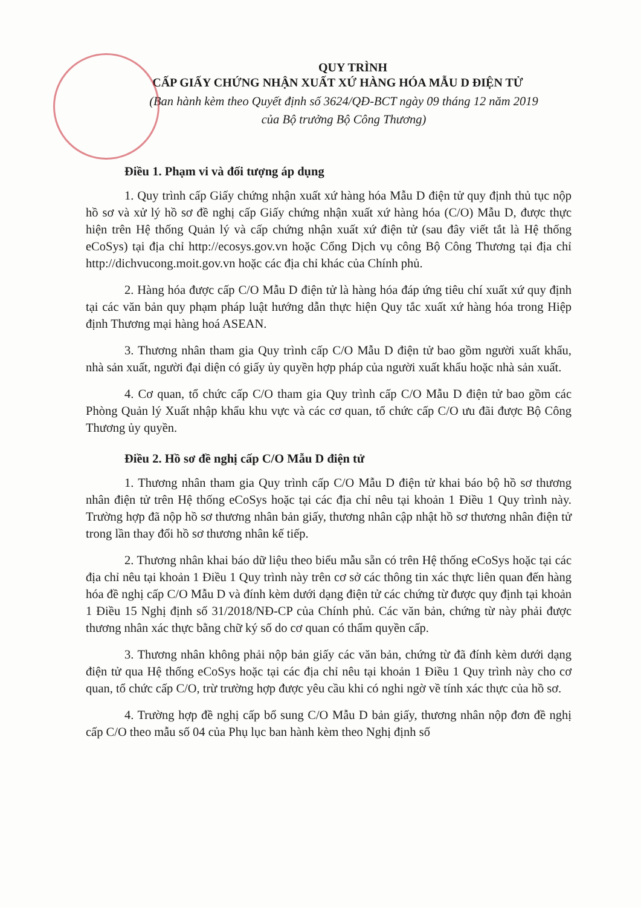QUY TRÌNH
CẤP GIẤY CHỨNG NHẬN XUẤT XỨ HÀNG HÓA MẪU D ĐIỆN TỬ
(Ban hành kèm theo Quyết định số 3624/QĐ-BCT ngày 09 tháng 12 năm 2019
của Bộ trưởng Bộ Công Thương)
Điều 1. Phạm vi và đối tượng áp dụng
1. Quy trình cấp Giấy chứng nhận xuất xứ hàng hóa Mẫu D điện tử quy định thủ tục nộp hồ sơ và xử lý hồ sơ đề nghị cấp Giấy chứng nhận xuất xứ hàng hóa (C/O) Mẫu D, được thực hiện trên Hệ thống Quản lý và cấp chứng nhận xuất xứ điện tử (sau đây viết tắt là Hệ thống eCoSys) tại địa chỉ http://ecosys.gov.vn hoặc Cổng Dịch vụ công Bộ Công Thương tại địa chỉ http://dichvucong.moit.gov.vn hoặc các địa chỉ khác của Chính phủ.
2. Hàng hóa được cấp C/O Mẫu D điện tử là hàng hóa đáp ứng tiêu chí xuất xứ quy định tại các văn bản quy phạm pháp luật hướng dẫn thực hiện Quy tắc xuất xứ hàng hóa trong Hiệp định Thương mại hàng hoá ASEAN.
3. Thương nhân tham gia Quy trình cấp C/O Mẫu D điện tử bao gồm người xuất khẩu, nhà sản xuất, người đại diện có giấy ủy quyền hợp pháp của người xuất khẩu hoặc nhà sản xuất.
4. Cơ quan, tổ chức cấp C/O tham gia Quy trình cấp C/O Mẫu D điện tử bao gồm các Phòng Quản lý Xuất nhập khẩu khu vực và các cơ quan, tổ chức cấp C/O ưu đãi được Bộ Công Thương ủy quyền.
Điều 2. Hồ sơ đề nghị cấp C/O Mẫu D điện tử
1. Thương nhân tham gia Quy trình cấp C/O Mẫu D điện tử khai báo bộ hồ sơ thương nhân điện tử trên Hệ thống eCoSys hoặc tại các địa chỉ nêu tại khoản 1 Điều 1 Quy trình này. Trường hợp đã nộp hồ sơ thương nhân bản giấy, thương nhân cập nhật hồ sơ thương nhân điện tử trong lần thay đổi hồ sơ thương nhân kế tiếp.
2. Thương nhân khai báo dữ liệu theo biểu mẫu sẵn có trên Hệ thống eCoSys hoặc tại các địa chỉ nêu tại khoản 1 Điều 1 Quy trình này trên cơ sở các thông tin xác thực liên quan đến hàng hóa đề nghị cấp C/O Mẫu D và đính kèm dưới dạng điện tử các chứng từ được quy định tại khoản 1 Điều 15 Nghị định số 31/2018/NĐ-CP của Chính phủ. Các văn bản, chứng từ này phải được thương nhân xác thực bằng chữ ký số do cơ quan có thẩm quyền cấp.
3. Thương nhân không phải nộp bản giấy các văn bản, chứng từ đã đính kèm dưới dạng điện tử qua Hệ thống eCoSys hoặc tại các địa chỉ nêu tại khoản 1 Điều 1 Quy trình này cho cơ quan, tổ chức cấp C/O, trừ trường hợp được yêu cầu khi có nghi ngờ về tính xác thực của hồ sơ.
4. Trường hợp đề nghị cấp bổ sung C/O Mẫu D bản giấy, thương nhân nộp đơn đề nghị cấp C/O theo mẫu số 04 của Phụ lục ban hành kèm theo Nghị định số